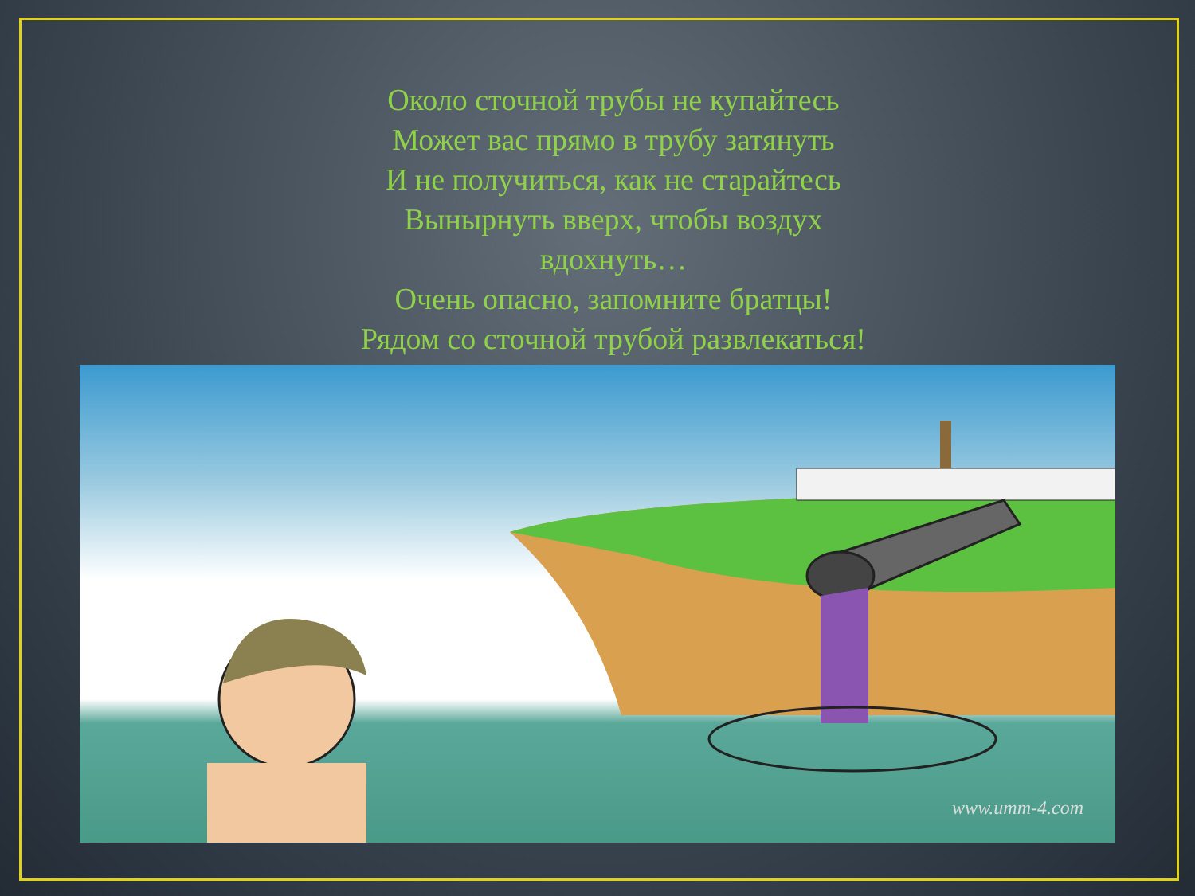Около сточной трубы не купайтесь
Может вас прямо в трубу затянуть
И не получиться, как не старайтесь
Вынырнуть вверх, чтобы воздух
вдохнуть…
Очень опасно, запомните братцы!
Рядом со сточной трубой развлекаться!
www.umm-4.com